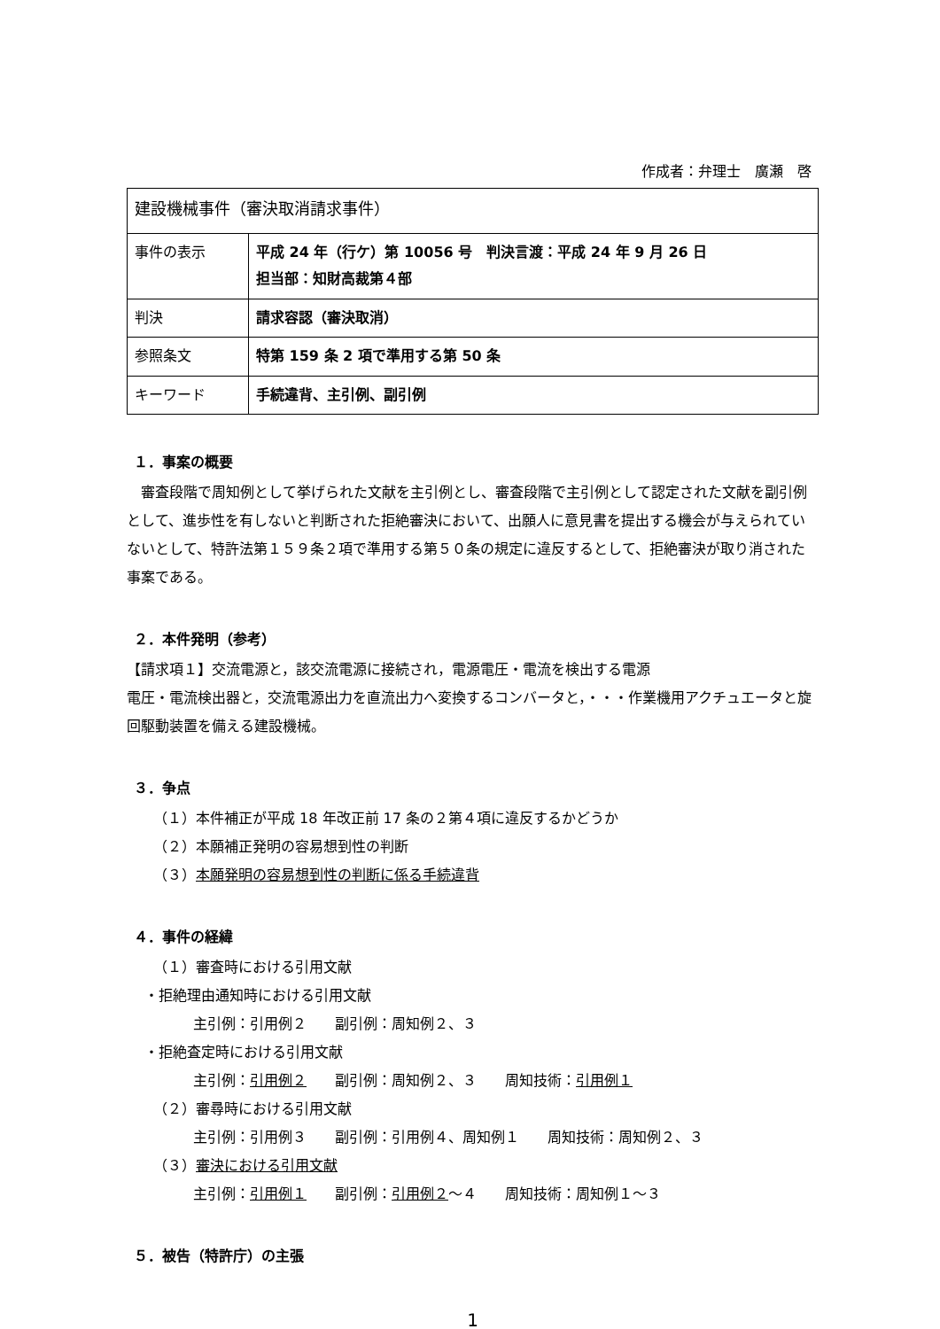作成者：弁理士　廣瀬　啓
| 建設機械事件（審決取消請求事件） | |
| 事件の表示 | 平成 24 年（行ケ）第 10056 号 判決言渡：平成 24 年 9 月 26 日 担当部：知財高裁第４部 |
| 判決 | 請求容認（審決取消） |
| 参照条文 | 特第 159 条 2 項で準用する第 50 条 |
| キーワード | 手続違背、主引例、副引例 |
１．事案の概要
　審査段階で周知例として挙げられた文献を主引例とし、審査段階で主引例として認定された文献を副引例として、進歩性を有しないと判断された拒絶審決において、出願人に意見書を提出する機会が与えられていないとして、特許法第１５９条２項で準用する第５０条の規定に違反するとして、拒絶審決が取り消された事案である。
２．本件発明（参考）
【請求項１】交流電源と，該交流電源に接続され，電源電圧・電流を検出する電源
電圧・電流検出器と，交流電源出力を直流出力へ変換するコンバータと，・・・作業機用アクチュエータと旋回駆動装置を備える建設機械。
３．争点
（１）本件補正が平成 18 年改正前 17 条の２第４項に違反するかどうか
（２）本願補正発明の容易想到性の判断
（３）本願発明の容易想到性の判断に係る手続違背
４．事件の経緯
（１）審査時における引用文献
・拒絶理由通知時における引用文献
主引例：引用例２　　副引例：周知例２、３
・拒絶査定時における引用文献
主引例：引用例２　　副引例：周知例２、３　　周知技術：引用例１
（２）審尋時における引用文献
主引例：引用例３　　副引例：引用例４、周知例１　　周知技術：周知例２、３
（３）審決における引用文献
主引例：引用例１　　副引例：引用例２～４　　周知技術：周知例１～３
５．被告（特許庁）の主張
1